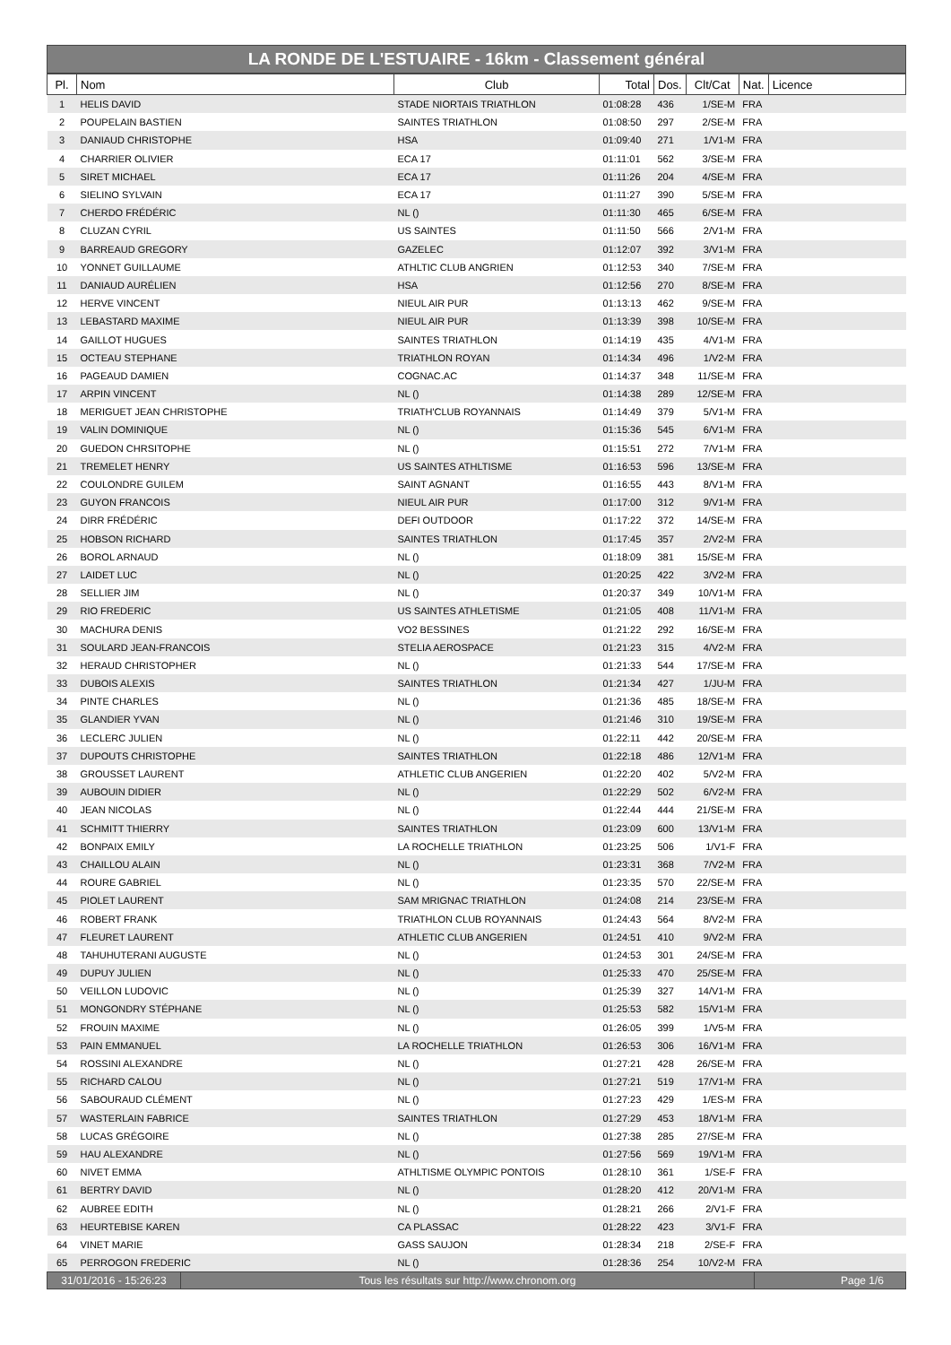LA RONDE DE L'ESTUAIRE - 16km - Classement général
| Pl. | Nom | Club | Total | Dos. | Clt/Cat | Nat. | Licence |
| --- | --- | --- | --- | --- | --- | --- | --- |
| 1 | HELIS DAVID | STADE NIORTAIS TRIATHLON | 01:08:28 | 436 | 1/SE-M | FRA | |
| 2 | POUPELAIN BASTIEN | SAINTES TRIATHLON | 01:08:50 | 297 | 2/SE-M | FRA | |
| 3 | DANIAUD CHRISTOPHE | HSA | 01:09:40 | 271 | 1/V1-M | FRA | |
| 4 | CHARRIER OLIVIER | ECA 17 | 01:11:01 | 562 | 3/SE-M | FRA | |
| 5 | SIRET MICHAEL | ECA 17 | 01:11:26 | 204 | 4/SE-M | FRA | |
| 6 | SIELINO SYLVAIN | ECA 17 | 01:11:27 | 390 | 5/SE-M | FRA | |
| 7 | CHERDO FRÉDÉRIC | NL () | 01:11:30 | 465 | 6/SE-M | FRA | |
| 8 | CLUZAN CYRIL | US SAINTES | 01:11:50 | 566 | 2/V1-M | FRA | |
| 9 | BARREAUD GREGORY | GAZELEC | 01:12:07 | 392 | 3/V1-M | FRA | |
| 10 | YONNET GUILLAUME | ATHLTIC CLUB ANGRIEN | 01:12:53 | 340 | 7/SE-M | FRA | |
| 11 | DANIAUD AURÉLIEN | HSA | 01:12:56 | 270 | 8/SE-M | FRA | |
| 12 | HERVE VINCENT | NIEUL AIR PUR | 01:13:13 | 462 | 9/SE-M | FRA | |
| 13 | LEBASTARD MAXIME | NIEUL AIR PUR | 01:13:39 | 398 | 10/SE-M | FRA | |
| 14 | GAILLOT HUGUES | SAINTES TRIATHLON | 01:14:19 | 435 | 4/V1-M | FRA | |
| 15 | OCTEAU STEPHANE | TRIATHLON ROYAN | 01:14:34 | 496 | 1/V2-M | FRA | |
| 16 | PAGEAUD DAMIEN | COGNAC.AC | 01:14:37 | 348 | 11/SE-M | FRA | |
| 17 | ARPIN VINCENT | NL () | 01:14:38 | 289 | 12/SE-M | FRA | |
| 18 | MERIGUET JEAN CHRISTOPHE | TRIATH'CLUB ROYANNAIS | 01:14:49 | 379 | 5/V1-M | FRA | |
| 19 | VALIN DOMINIQUE | NL () | 01:15:36 | 545 | 6/V1-M | FRA | |
| 20 | GUEDON CHRSITOPHE | NL () | 01:15:51 | 272 | 7/V1-M | FRA | |
| 21 | TREMELET HENRY | US SAINTES ATHLTISME | 01:16:53 | 596 | 13/SE-M | FRA | |
| 22 | COULONDRE GUILEM | SAINT AGNANT | 01:16:55 | 443 | 8/V1-M | FRA | |
| 23 | GUYON FRANCOIS | NIEUL AIR PUR | 01:17:00 | 312 | 9/V1-M | FRA | |
| 24 | DIRR FRÉDÉRIC | DEFI OUTDOOR | 01:17:22 | 372 | 14/SE-M | FRA | |
| 25 | HOBSON RICHARD | SAINTES TRIATHLON | 01:17:45 | 357 | 2/V2-M | FRA | |
| 26 | BOROL ARNAUD | NL () | 01:18:09 | 381 | 15/SE-M | FRA | |
| 27 | LAIDET LUC | NL () | 01:20:25 | 422 | 3/V2-M | FRA | |
| 28 | SELLIER JIM | NL () | 01:20:37 | 349 | 10/V1-M | FRA | |
| 29 | RIO FREDERIC | US SAINTES ATHLETISME | 01:21:05 | 408 | 11/V1-M | FRA | |
| 30 | MACHURA DENIS | VO2 BESSINES | 01:21:22 | 292 | 16/SE-M | FRA | |
| 31 | SOULARD JEAN-FRANCOIS | STELIA AEROSPACE | 01:21:23 | 315 | 4/V2-M | FRA | |
| 32 | HERAUD CHRISTOPHER | NL () | 01:21:33 | 544 | 17/SE-M | FRA | |
| 33 | DUBOIS ALEXIS | SAINTES TRIATHLON | 01:21:34 | 427 | 1/JU-M | FRA | |
| 34 | PINTE CHARLES | NL () | 01:21:36 | 485 | 18/SE-M | FRA | |
| 35 | GLANDIER YVAN | NL () | 01:21:46 | 310 | 19/SE-M | FRA | |
| 36 | LECLERC JULIEN | NL () | 01:22:11 | 442 | 20/SE-M | FRA | |
| 37 | DUPOUTS CHRISTOPHE | SAINTES TRIATHLON | 01:22:18 | 486 | 12/V1-M | FRA | |
| 38 | GROUSSET LAURENT | ATHLETIC CLUB ANGERIEN | 01:22:20 | 402 | 5/V2-M | FRA | |
| 39 | AUBOUIN DIDIER | NL () | 01:22:29 | 502 | 6/V2-M | FRA | |
| 40 | JEAN NICOLAS | NL () | 01:22:44 | 444 | 21/SE-M | FRA | |
| 41 | SCHMITT THIERRY | SAINTES TRIATHLON | 01:23:09 | 600 | 13/V1-M | FRA | |
| 42 | BONPAIX EMILY | LA ROCHELLE TRIATHLON | 01:23:25 | 506 | 1/V1-F | FRA | |
| 43 | CHAILLOU ALAIN | NL () | 01:23:31 | 368 | 7/V2-M | FRA | |
| 44 | ROURE GABRIEL | NL () | 01:23:35 | 570 | 22/SE-M | FRA | |
| 45 | PIOLET LAURENT | SAM MRIGNAC TRIATHLON | 01:24:08 | 214 | 23/SE-M | FRA | |
| 46 | ROBERT FRANK | TRIATHLON CLUB ROYANNAIS | 01:24:43 | 564 | 8/V2-M | FRA | |
| 47 | FLEURET LAURENT | ATHLETIC CLUB ANGERIEN | 01:24:51 | 410 | 9/V2-M | FRA | |
| 48 | TAHUHUTERANI AUGUSTE | NL () | 01:24:53 | 301 | 24/SE-M | FRA | |
| 49 | DUPUY JULIEN | NL () | 01:25:33 | 470 | 25/SE-M | FRA | |
| 50 | VEILLON LUDOVIC | NL () | 01:25:39 | 327 | 14/V1-M | FRA | |
| 51 | MONGONDRY STÉPHANE | NL () | 01:25:53 | 582 | 15/V1-M | FRA | |
| 52 | FROUIN MAXIME | NL () | 01:26:05 | 399 | 1/V5-M | FRA | |
| 53 | PAIN EMMANUEL | LA ROCHELLE TRIATHLON | 01:26:53 | 306 | 16/V1-M | FRA | |
| 54 | ROSSINI ALEXANDRE | NL () | 01:27:21 | 428 | 26/SE-M | FRA | |
| 55 | RICHARD CALOU | NL () | 01:27:21 | 519 | 17/V1-M | FRA | |
| 56 | SABOURAUD CLÉMENT | NL () | 01:27:23 | 429 | 1/ES-M | FRA | |
| 57 | WASTERLAIN FABRICE | SAINTES TRIATHLON | 01:27:29 | 453 | 18/V1-M | FRA | |
| 58 | LUCAS GRÉGOIRE | NL () | 01:27:38 | 285 | 27/SE-M | FRA | |
| 59 | HAU ALEXANDRE | NL () | 01:27:56 | 569 | 19/V1-M | FRA | |
| 60 | NIVET EMMA | ATHLTISME OLYMPIC PONTOIS | 01:28:10 | 361 | 1/SE-F | FRA | |
| 61 | BERTRY DAVID | NL () | 01:28:20 | 412 | 20/V1-M | FRA | |
| 62 | AUBREE EDITH | NL () | 01:28:21 | 266 | 2/V1-F | FRA | |
| 63 | HEURTEBISE KAREN | CA PLASSAC | 01:28:22 | 423 | 3/V1-F | FRA | |
| 64 | VINET MARIE | GASS SAUJON | 01:28:34 | 218 | 2/SE-F | FRA | |
| 65 | PERROGON FREDERIC | NL () | 01:28:36 | 254 | 10/V2-M | FRA | |
| 31/01/2016 - 15:26:23 | Tous les résultats sur http://www.chronom.org | Page 1/6 |